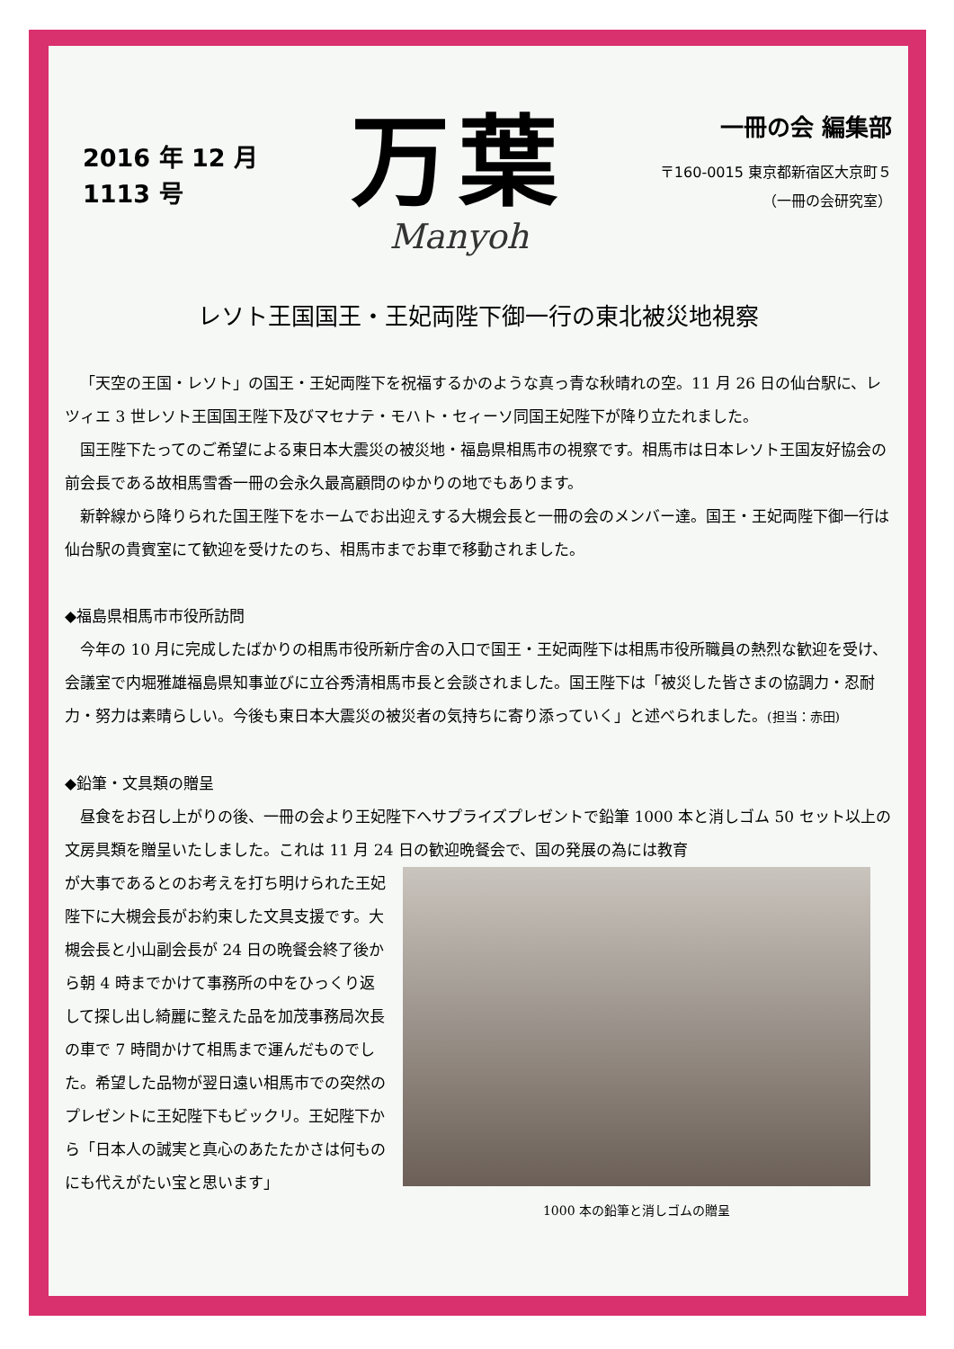2016 年 12 月
1113 号
万葉
Manyoh
一冊の会 編集部
〒160-0015 東京都新宿区大京町５
（一冊の会研究室）
レソト王国国王・王妃両陛下御一行の東北被災地視察
「天空の王国・レソト」の国王・王妃両陛下を祝福するかのような真っ青な秋晴れの空。11 月 26 日の仙台駅に、レツィエ 3 世レソト王国国王陛下及びマセナテ・モハト・セィーソ同国王妃陛下が降り立たれました。
国王陛下たってのご希望による東日本大震災の被災地・福島県相馬市の視察です。相馬市は日本レソト王国友好協会の前会長である故相馬雪香一冊の会永久最高顧問のゆかりの地でもあります。
新幹線から降りられた国王陛下をホームでお出迎えする大槻会長と一冊の会のメンバー達。国王・王妃両陛下御一行は仙台駅の貴賓室にて歓迎を受けたのち、相馬市までお車で移動されました。
◆福島県相馬市市役所訪問
今年の 10 月に完成したばかりの相馬市役所新庁舎の入口で国王・王妃両陛下は相馬市役所職員の熱烈な歓迎を受け、会議室で内堀雅雄福島県知事並びに立谷秀清相馬市長と会談されました。国王陛下は「被災した皆さまの協調力・忍耐力・努力は素晴らしい。今後も東日本大震災の被災者の気持ちに寄り添っていく」と述べられました。(担当：赤田)
◆鉛筆・文具類の贈呈
昼食をお召し上がりの後、一冊の会より王妃陛下へサプライズプレゼントで鉛筆 1000 本と消しゴム 50 セット以上の文房具類を贈呈いたしました。これは 11 月 24 日の歓迎晩餐会で、国の発展の為には教育
が大事であるとのお考えを打ち明けられた王妃陛下に大槻会長がお約束した文具支援です。大槻会長と小山副会長が 24 日の晩餐会終了後から朝 4 時までかけて事務所の中をひっくり返して探し出し綺麗に整えた品を加茂事務局次長の車で 7 時間かけて相馬まで運んだものでした。希望した品物が翌日遠い相馬市での突然のプレゼントに王妃陛下もビックリ。王妃陛下から「日本人の誠実と真心のあたたかさは何ものにも代えがたい宝と思います」
1000 本の鉛筆と消しゴムの贈呈